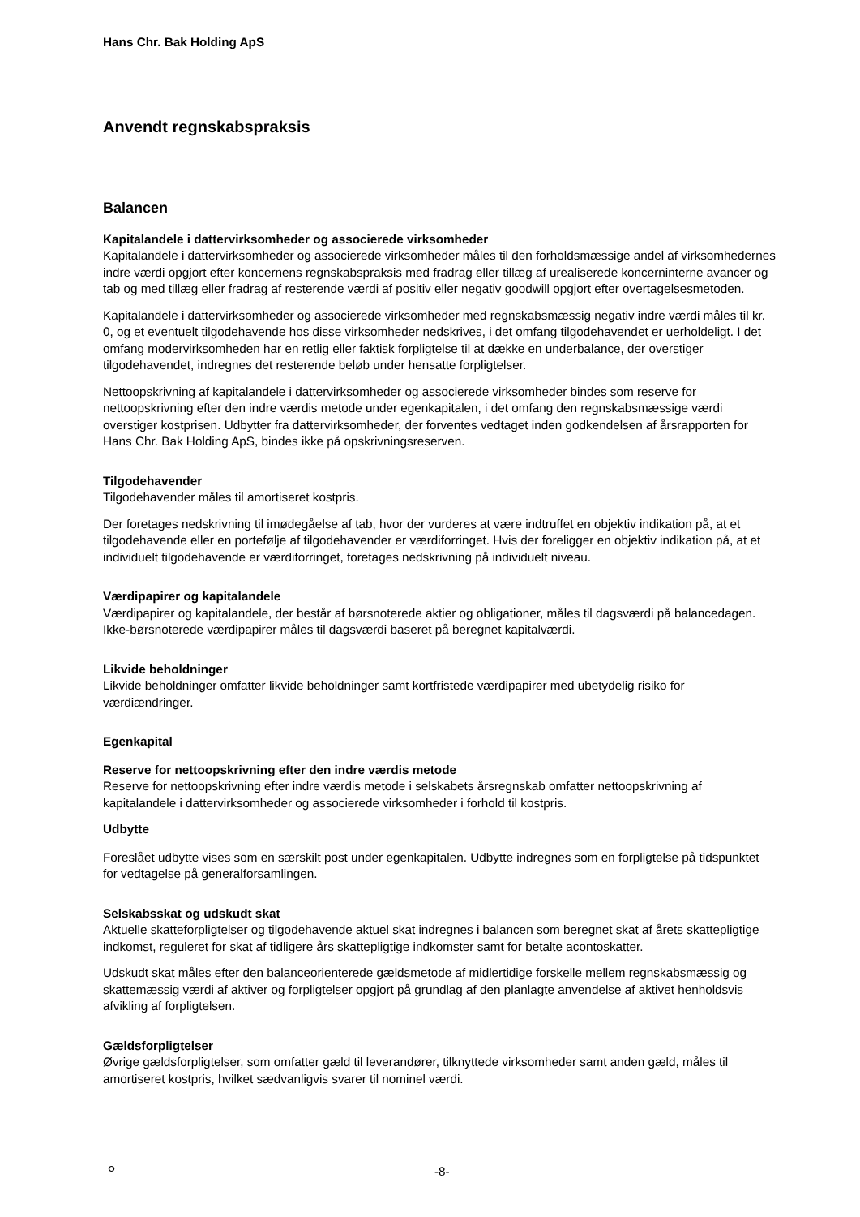Hans Chr. Bak Holding ApS
Anvendt regnskabspraksis
Balancen
Kapitalandele i dattervirksomheder og associerede virksomheder
Kapitalandele i dattervirksomheder og associerede virksomheder måles til den forholdsmæssige andel af virksomhedernes indre værdi opgjort efter koncernens regnskabspraksis med fradrag eller tillæg af urealiserede koncerninterne avancer og tab og med tillæg eller fradrag af resterende værdi af positiv eller negativ goodwill opgjort efter overtagelsesmetoden.
Kapitalandele i dattervirksomheder og associerede virksomheder med regnskabsmæssig negativ indre værdi måles til kr. 0, og et eventuelt tilgodehavende hos disse virksomheder nedskrives, i det omfang tilgodehavendet er uerholdeligt. I det omfang modervirksomheden har en retlig eller faktisk forpligtelse til at dække en underbalance, der overstiger tilgodehavendet, indregnes det resterende beløb under hensatte forpligtelser.
Nettoopskrivning af kapitalandele i dattervirksomheder og associerede virksomheder bindes som reserve for nettoopskrivning efter den indre værdis metode under egenkapitalen, i det omfang den regnskabsmæssige værdi overstiger kostprisen. Udbytter fra dattervirksomheder, der forventes vedtaget inden godkendelsen af årsrapporten for Hans Chr. Bak Holding ApS, bindes ikke på opskrivningsreserven.
Tilgodehavender
Tilgodehavender måles til amortiseret kostpris.
Der foretages nedskrivning til imødegåelse af tab, hvor der vurderes at være indtruffet en objektiv indikation på, at et tilgodehavende eller en portefølje af tilgodehavender er værdiforringet. Hvis der foreligger en objektiv indikation på, at et individuelt tilgodehavende er værdiforringet, foretages nedskrivning på individuelt niveau.
Værdipapirer og kapitalandele
Værdipapirer og kapitalandele, der består af børsnoterede aktier og obligationer, måles til dagsværdi på balancedagen. Ikke-børsnoterede værdipapirer måles til dagsværdi baseret på beregnet kapitalværdi.
Likvide beholdninger
Likvide beholdninger omfatter likvide beholdninger samt kortfristede værdipapirer med ubetydelig risiko for værdiændringer.
Egenkapital
Reserve for nettoopskrivning efter den indre værdis metode
Reserve for nettoopskrivning efter indre værdis metode i selskabets årsregnskab omfatter nettoopskrivning af kapitalandele i dattervirksomheder og associerede virksomheder i forhold til kostpris.
Udbytte
Foreslået udbytte vises som en særskilt post under egenkapitalen. Udbytte indregnes som en forpligtelse på tidspunktet for vedtagelse på generalforsamlingen.
Selskabsskat og udskudt skat
Aktuelle skatteforpligtelser og tilgodehavende aktuel skat indregnes i balancen som beregnet skat af årets skattepligtige indkomst, reguleret for skat af tidligere års skattepligtige indkomster samt for betalte acontoskatter.
Udskudt skat måles efter den balanceorienterede gældsmetode af midlertidige forskelle mellem regnskabsmæssig og skattemæssig værdi af aktiver og forpligtelser opgjort på grundlag af den planlagte anvendelse af aktivet henholdsvis afvikling af forpligtelsen.
Gældsforpligtelser
Øvrige gældsforpligtelser, som omfatter gæld til leverandører, tilknyttede virksomheder samt anden gæld, måles til amortiseret kostpris, hvilket sædvanligvis svarer til nominel værdi.
∘ -8-